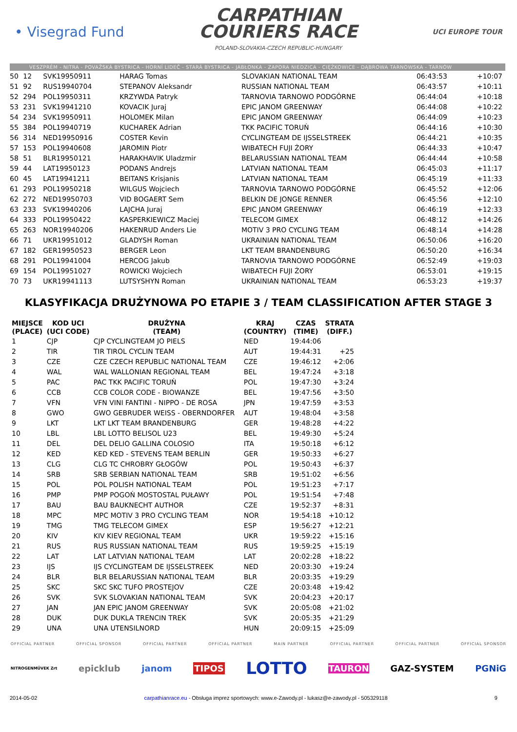• Visegrad Fund
CARPATHIAN
COURIERS RACE
POLAND-SLOVAKIA-CZECH REPUBLIC-HUNGARY
UCI EUROPE TOUR
VESZPRÉM - NITRA - POVAŽSKÁ BYSTRICA - HORNÍ LIDEČ - STARÁ BYSTRICA - JABŁONKA - ZAPORA NIEDZICA - CIĘŻKOWICE - DĄBROWA TARNOWSKA - TARNÓW
| 50 | 12 | SVK19950911 | HARAG Tomas | SLOVAKIAN NATIONAL TEAM | 06:43:53 | +10:07 |
| 51 | 92 | RUS19940704 | STEPANOV Aleksandr | RUSSIAN NATIONAL TEAM | 06:43:57 | +10:11 |
| 52 | 294 | POL19950311 | KRZYWDA Patryk | TARNOVIA TARNOWO PODGÓRNE | 06:44:04 | +10:18 |
| 53 | 231 | SVK19941210 | KOVACIK Juraj | EPIC JANOM GREENWAY | 06:44:08 | +10:22 |
| 54 | 234 | SVK19950911 | HOLOMEK Milan | EPIC JANOM GREENWAY | 06:44:09 | +10:23 |
| 55 | 384 | POL19940719 | KUCHAREK Adrian | TKK PACIFIC TORUŃ | 06:44:16 | +10:30 |
| 56 | 314 | NED19950916 | COSTER Kevin | CYCLINGTEAM DE IJSSELSTREEK | 06:44:21 | +10:35 |
| 57 | 153 | POL19940608 | JAROMIN Piotr | WIBATECH FUJI ŻORY | 06:44:33 | +10:47 |
| 58 | 51 | BLR19950121 | HARAKHAVIK Uladzmir | BELARUSSIAN NATIONAL TEAM | 06:44:44 | +10:58 |
| 59 | 44 | LAT19950123 | PODANS Andrejs | LATVIAN NATIONAL TEAM | 06:45:03 | +11:17 |
| 60 | 45 | LAT19941211 | BEITANS Krisjanis | LATVIAN NATIONAL TEAM | 06:45:19 | +11:33 |
| 61 | 293 | POL19950218 | WILGUS Wojciech | TARNOVIA TARNOWO PODGÓRNE | 06:45:52 | +12:06 |
| 62 | 272 | NED19950703 | VID BOGAERT Sem | BELKIN DE JONGE RENNER | 06:45:56 | +12:10 |
| 63 | 233 | SVK19940206 | LAJCHA Juraj | EPIC JANOM GREENWAY | 06:46:19 | +12:33 |
| 64 | 333 | POL19950422 | KASPERKIEWICZ Maciej | TELECOM GIMEX | 06:48:12 | +14:26 |
| 65 | 263 | NOR19940206 | HAKENRUD Anders Lie | MOTIV 3 PRO CYCLING TEAM | 06:48:14 | +14:28 |
| 66 | 71 | UKR19951012 | GLADYSH Roman | UKRAINIAN NATIONAL TEAM | 06:50:06 | +16:20 |
| 67 | 182 | GER19950523 | BERGER Leon | LKT TEAM BRANDENBURG | 06:50:20 | +16:34 |
| 68 | 291 | POL19941004 | HERCOG Jakub | TARNOVIA TARNOWO PODGÓRNE | 06:52:49 | +19:03 |
| 69 | 154 | POL19951027 | ROWICKI Wojciech | WIBATECH FUJI ŻORY | 06:53:01 | +19:15 |
| 70 | 73 | UKR19941113 | LUTSYSHYN Roman | UKRAINIAN NATIONAL TEAM | 06:53:23 | +19:37 |
KLASYFIKACJA DRUŻYNOWA PO ETAPIE 3 / TEAM CLASSIFICATION AFTER STAGE 3
| MIEJSCE (PLACE) | KOD UCI (UCI CODE) | DRUŻYNA (TEAM) | KRAJ (COUNTRY) | CZAS (TIME) | STRATA (DIFF.) |
| --- | --- | --- | --- | --- | --- |
| 1 | CJP | CJP CYCLINGTEAM JO PIELS | NED | 19:44:06 | |
| 2 | TIR | TIR TIROL CYCLIN TEAM | AUT | 19:44:31 | +25 |
| 3 | CZE | CZE CZECH REPUBLIC NATIONAL TEAM | CZE | 19:46:12 | +2:06 |
| 4 | WAL | WAL WALLONIAN REGIONAL TEAM | BEL | 19:47:24 | +3:18 |
| 5 | PAC | PAC TKK PACIFIC TORUŃ | POL | 19:47:30 | +3:24 |
| 6 | CCB | CCB COLOR CODE - BIOWANZE | BEL | 19:47:56 | +3:50 |
| 7 | VFN | VFN VINI FANTINI - NIPPO - DE ROSA | JPN | 19:47:59 | +3:53 |
| 8 | GWO | GWO GEBRUDER WEISS - OBERNDORFER | AUT | 19:48:04 | +3:58 |
| 9 | LKT | LKT LKT TEAM BRANDENBURG | GER | 19:48:28 | +4:22 |
| 10 | LBL | LBL LOTTO BELISOL U23 | BEL | 19:49:30 | +5:24 |
| 11 | DEL | DEL DELIO GALLINA COLOSIO | ITA | 19:50:18 | +6:12 |
| 12 | KED | KED KED - STEVENS TEAM BERLIN | GER | 19:50:33 | +6:27 |
| 13 | CLG | CLG TC CHROBRY GŁOGÓW | POL | 19:50:43 | +6:37 |
| 14 | SRB | SRB SERBIAN NATIONAL TEAM | SRB | 19:51:02 | +6:56 |
| 15 | POL | POL POLISH NATIONAL TEAM | POL | 19:51:23 | +7:17 |
| 16 | PMP | PMP POGOŃ MOSTOSTAL PUŁAWY | POL | 19:51:54 | +7:48 |
| 17 | BAU | BAU BAUKNECHT AUTHOR | CZE | 19:52:37 | +8:31 |
| 18 | MPC | MPC MOTIV 3 PRO CYCLING TEAM | NOR | 19:54:18 | +10:12 |
| 19 | TMG | TMG TELECOM GIMEX | ESP | 19:56:27 | +12:21 |
| 20 | KIV | KIV KIEV REGIONAL TEAM | UKR | 19:59:22 | +15:16 |
| 21 | RUS | RUS RUSSIAN NATIONAL TEAM | RUS | 19:59:25 | +15:19 |
| 22 | LAT | LAT LATVIAN NATIONAL TEAM | LAT | 20:02:28 | +18:22 |
| 23 | IJS | IJS CYCLINGTEAM DE IJSSELSTREEK | NED | 20:03:30 | +19:24 |
| 24 | BLR | BLR BELARUSSIAN NATIONAL TEAM | BLR | 20:03:35 | +19:29 |
| 25 | SKC | SKC SKC TUFO PROSTEJOV | CZE | 20:03:48 | +19:42 |
| 26 | SVK | SVK SLOVAKIAN NATIONAL TEAM | SVK | 20:04:23 | +20:17 |
| 27 | JAN | JAN EPIC JANOM GREENWAY | SVK | 20:05:08 | +21:02 |
| 28 | DUK | DUK DUKLA TRENCIN TREK | SVK | 20:05:35 | +21:29 |
| 29 | UNA | UNA UTENSILNORD | HUN | 20:09:15 | +25:09 |
OFFICIAL PARTNER OFFICIAL SPONSOR OFFICIAL PARTNER OFFICIAL PARTNER MAIN PARTNER OFFICIAL PARTNER OFFICIAL PARTNER OFFICIAL SPONSOR
NITROGENMŰVEK Zrt epicklub janom TIPOS LOTTO TAURON GAZ-SYSTEM PGNiG
2014-05-02 carpathianrace.eu - Obsługa imprez sportowych: www.e-Zawody.pl - lukasz@e-zawody.pl - 505329118 9